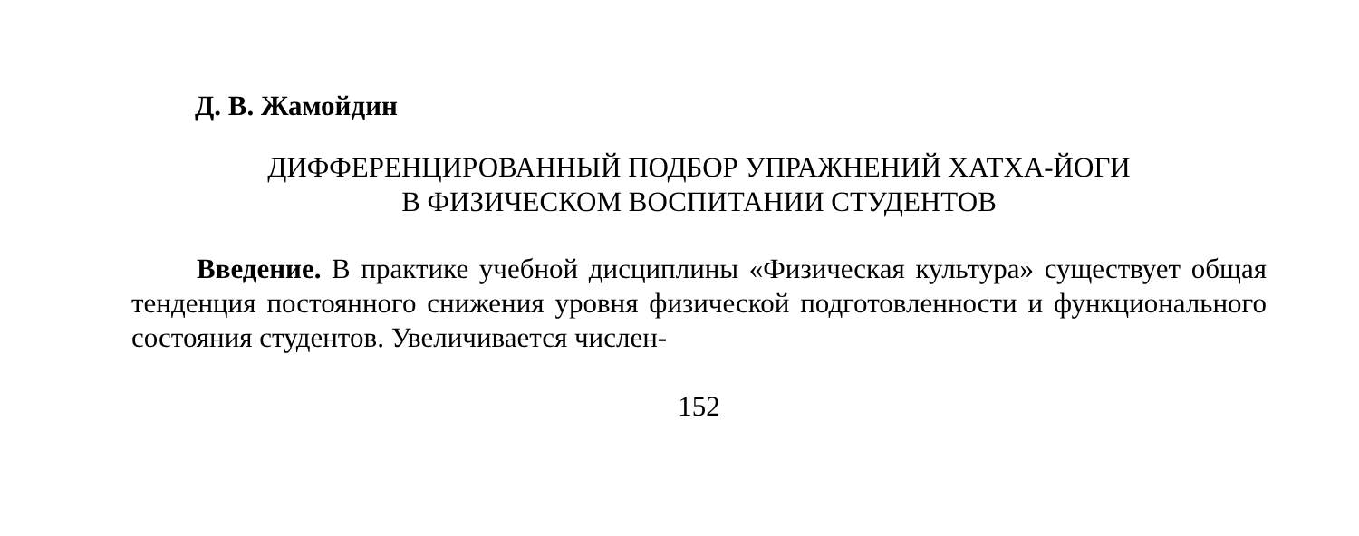Д. В. Жамойдин
ДИФФЕРЕНЦИРОВАННЫЙ ПОДБОР УПРАЖНЕНИЙ ХАТХА-ЙОГИ
В ФИЗИЧЕСКОМ ВОСПИТАНИИ СТУДЕНТОВ
Введение. В практике учебной дисциплины «Физическая культура» существует общая тенденция постоянного снижения уровня физической подго­товленности и функционального состояния студентов. Увеличивается числен-
152